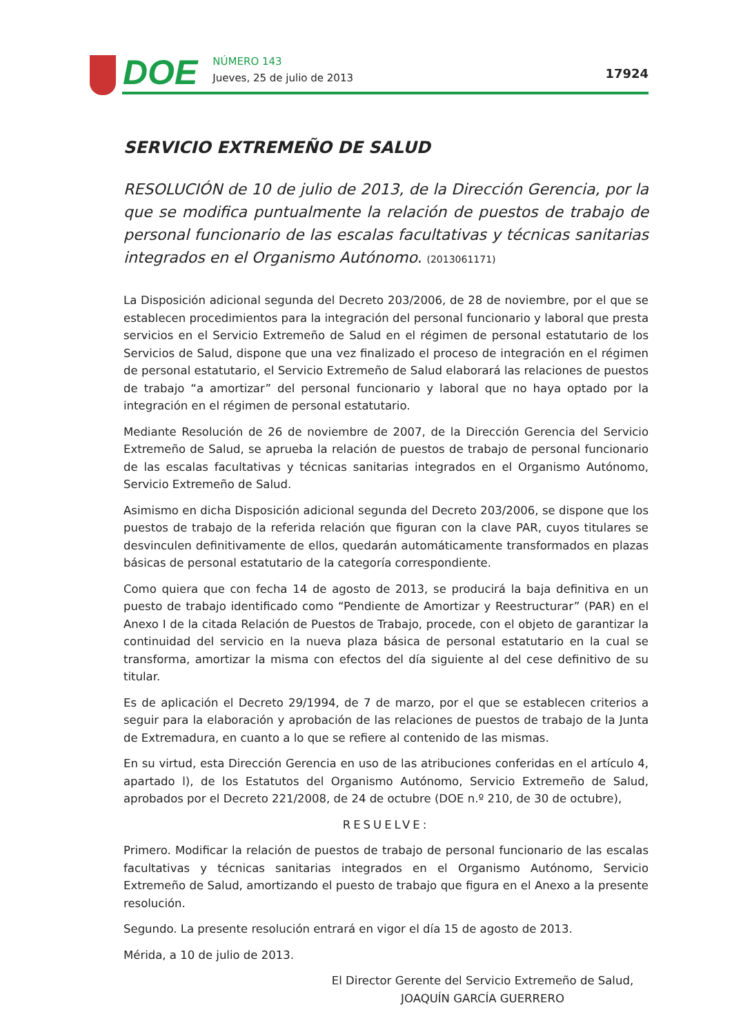DOE
NÚMERO 143
Jueves, 25 de julio de 2013
17924
SERVICIO EXTREMEÑO DE SALUD
RESOLUCIÓN de 10 de julio de 2013, de la Dirección Gerencia, por la que se modifica puntualmente la relación de puestos de trabajo de personal funcionario de las escalas facultativas y técnicas sanitarias integrados en el Organismo Autónomo. (2013061171)
La Disposición adicional segunda del Decreto 203/2006, de 28 de noviembre, por el que se establecen procedimientos para la integración del personal funcionario y laboral que presta servicios en el Servicio Extremeño de Salud en el régimen de personal estatutario de los Servicios de Salud, dispone que una vez finalizado el proceso de integración en el régimen de personal estatutario, el Servicio Extremeño de Salud elaborará las relaciones de puestos de trabajo “a amortizar” del personal funcionario y laboral que no haya optado por la integración en el régimen de personal estatutario.
Mediante Resolución de 26 de noviembre de 2007, de la Dirección Gerencia del Servicio Extremeño de Salud, se aprueba la relación de puestos de trabajo de personal funcionario de las escalas facultativas y técnicas sanitarias integrados en el Organismo Autónomo, Servicio Extremeño de Salud.
Asimismo en dicha Disposición adicional segunda del Decreto 203/2006, se dispone que los puestos de trabajo de la referida relación que figuran con la clave PAR, cuyos titulares se desvinculen definitivamente de ellos, quedarán automáticamente transformados en plazas básicas de personal estatutario de la categoría correspondiente.
Como quiera que con fecha 14 de agosto de 2013, se producirá la baja definitiva en un puesto de trabajo identificado como “Pendiente de Amortizar y Reestructurar” (PAR) en el Anexo I de la citada Relación de Puestos de Trabajo, procede, con el objeto de garantizar la continuidad del servicio en la nueva plaza básica de personal estatutario en la cual se transforma, amortizar la misma con efectos del día siguiente al del cese definitivo de su titular.
Es de aplicación el Decreto 29/1994, de 7 de marzo, por el que se establecen criterios a seguir para la elaboración y aprobación de las relaciones de puestos de trabajo de la Junta de Extremadura, en cuanto a lo que se refiere al contenido de las mismas.
En su virtud, esta Dirección Gerencia en uso de las atribuciones conferidas en el artículo 4, apartado l), de los Estatutos del Organismo Autónomo, Servicio Extremeño de Salud, aprobados por el Decreto 221/2008, de 24 de octubre (DOE n.º 210, de 30 de octubre),
RESUELVE:
Primero. Modificar la relación de puestos de trabajo de personal funcionario de las escalas facultativas y técnicas sanitarias integrados en el Organismo Autónomo, Servicio Extremeño de Salud, amortizando el puesto de trabajo que figura en el Anexo a la presente resolución.
Segundo. La presente resolución entrará en vigor el día 15 de agosto de 2013.
Mérida, a 10 de julio de 2013.
El Director Gerente del Servicio Extremeño de Salud,
JOAQUÍN GARCÍA GUERRERO